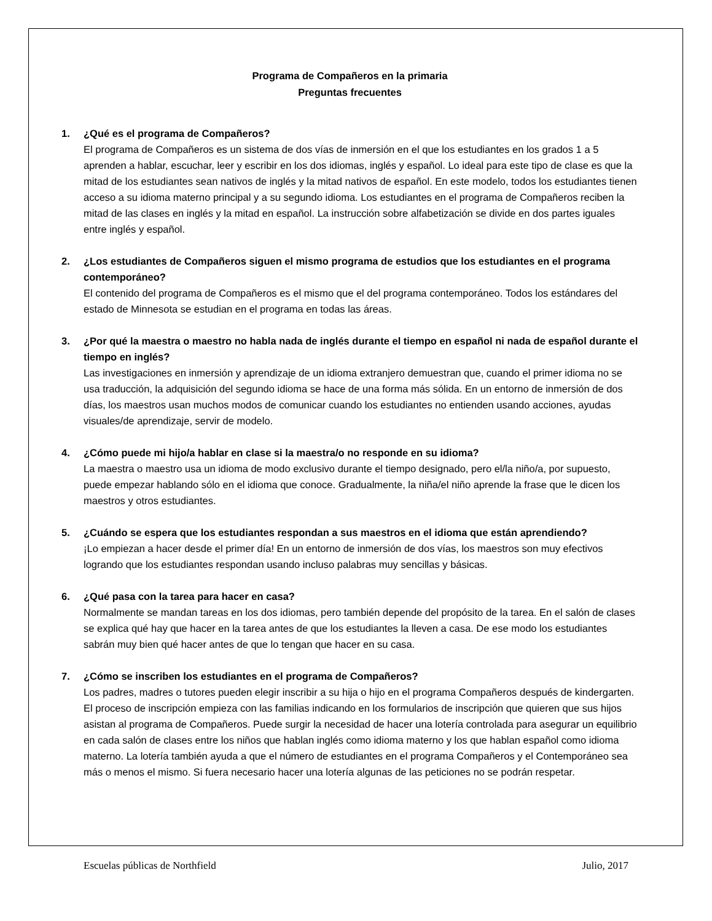Programa de Compañeros en la primaria
Preguntas frecuentes
1. ¿Qué es el programa de Compañeros?
El programa de Compañeros es un sistema de dos vías de inmersión en el que los estudiantes en los grados 1 a 5 aprenden a hablar, escuchar, leer y escribir en los dos idiomas, inglés y español. Lo ideal para este tipo de clase es que la mitad de los estudiantes sean nativos de inglés y la mitad nativos de español. En este modelo, todos los estudiantes tienen acceso a su idioma materno principal y a su segundo idioma. Los estudiantes en el programa de Compañeros reciben la mitad de las clases en inglés y la mitad en español. La instrucción sobre alfabetización se divide en dos partes iguales entre inglés y español.
2. ¿Los estudiantes de Compañeros siguen el mismo programa de estudios que los estudiantes en el programa contemporáneo?
El contenido del programa de Compañeros es el mismo que el del programa contemporáneo. Todos los estándares del estado de Minnesota se estudian en el programa en todas las áreas.
3. ¿Por qué la maestra o maestro no habla nada de inglés durante el tiempo en español ni nada de español durante el tiempo en inglés?
Las investigaciones en inmersión y aprendizaje de un idioma extranjero demuestran que, cuando el primer idioma no se usa traducción, la adquisición del segundo idioma se hace de una forma más sólida. En un entorno de inmersión de dos días, los maestros usan muchos modos de comunicar cuando los estudiantes no entienden usando acciones, ayudas visuales/de aprendizaje, servir de modelo.
4. ¿Cómo puede mi hijo/a hablar en clase si la maestra/o no responde en su idioma?
La maestra o maestro usa un idioma de modo exclusivo durante el tiempo designado, pero el/la niño/a, por supuesto, puede empezar hablando sólo en el idioma que conoce. Gradualmente, la niña/el niño aprende la frase que le dicen los maestros y otros estudiantes.
5. ¿Cuándo se espera que los estudiantes respondan a sus maestros en el idioma que están aprendiendo?
¡Lo empiezan a hacer desde el primer día! En un entorno de inmersión de dos vías, los maestros son muy efectivos logrando que los estudiantes respondan usando incluso palabras muy sencillas y básicas.
6. ¿Qué pasa con la tarea para hacer en casa?
Normalmente se mandan tareas en los dos idiomas, pero también depende del propósito de la tarea. En el salón de clases se explica qué hay que hacer en la tarea antes de que los estudiantes la lleven a casa. De ese modo los estudiantes sabrán muy bien qué hacer antes de que lo tengan que hacer en su casa.
7. ¿Cómo se inscriben los estudiantes en el programa de Compañeros?
Los padres, madres o tutores pueden elegir inscribir a su hija o hijo en el programa Compañeros después de kindergarten. El proceso de inscripción empieza con las familias indicando en los formularios de inscripción que quieren que sus hijos asistan al programa de Compañeros. Puede surgir la necesidad de hacer una lotería controlada para asegurar un equilibrio en cada salón de clases entre los niños que hablan inglés como idioma materno y los que hablan español como idioma materno. La lotería también ayuda a que el número de estudiantes en el programa Compañeros y el Contemporáneo sea más o menos el mismo. Si fuera necesario hacer una lotería algunas de las peticiones no se podrán respetar.
Escuelas públicas de Northfield Julio, 2017